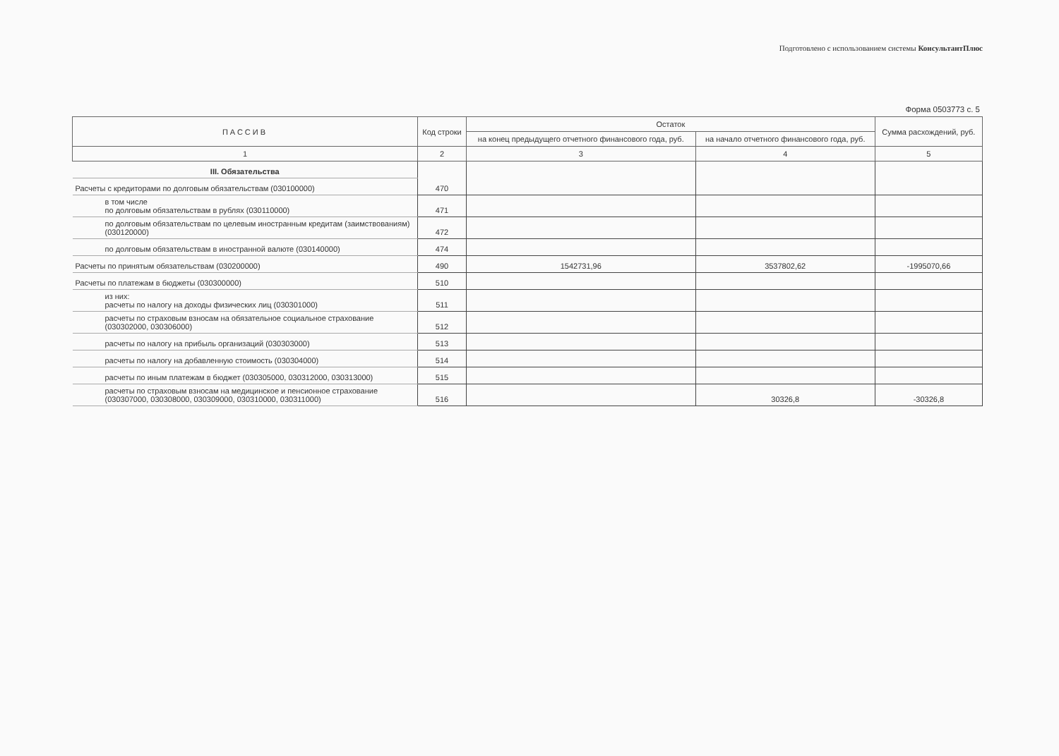Подготовлено с использованием системы КонсультантПлюс
Форма 0503773 с. 5
| ПАССИВ | Код строки | Остаток | | Сумма расхождений, руб. |
| --- | --- | --- | --- | --- |
| | | на конец предыдущего отчетного финансового года, руб. | на начало отчетного финансового года, руб. | |
| 1 | 2 | 3 | 4 | 5 |
| III. Обязательства | 470 | | | |
| Расчеты с кредиторами по долговым обязательствам (030100000) | | | | |
| в том числе по долговым обязательствам в рублях (030110000) | 471 | | | |
| по долговым обязательствам по целевым иностранным кредитам (заимствованиям) (030120000) | 472 | | | |
| по долговым обязательствам в иностранной валюте (030140000) | 474 | | | |
| Расчеты по принятым обязательствам (030200000) | 490 | 1542731,96 | 3537802,62 | -1995070,66 |
| Расчеты по платежам в бюджеты (030300000) | 510 | | | |
| из них: расчеты по налогу на доходы физических лиц (030301000) | 511 | | | |
| расчеты по страховым взносам на обязательное социальное страхование (030302000, 030306000) | 512 | | | |
| расчеты по налогу на прибыль организаций (030303000) | 513 | | | |
| расчеты по налогу на добавленную стоимость (030304000) | 514 | | | |
| расчеты по иным платежам в бюджет (030305000, 030312000, 030313000) | 515 | | | |
| расчеты по страховым взносам на медицинское и пенсионное страхование (030307000, 030308000, 030309000, 030310000, 030311000) | 516 | | 30326,8 | -30326,8 |